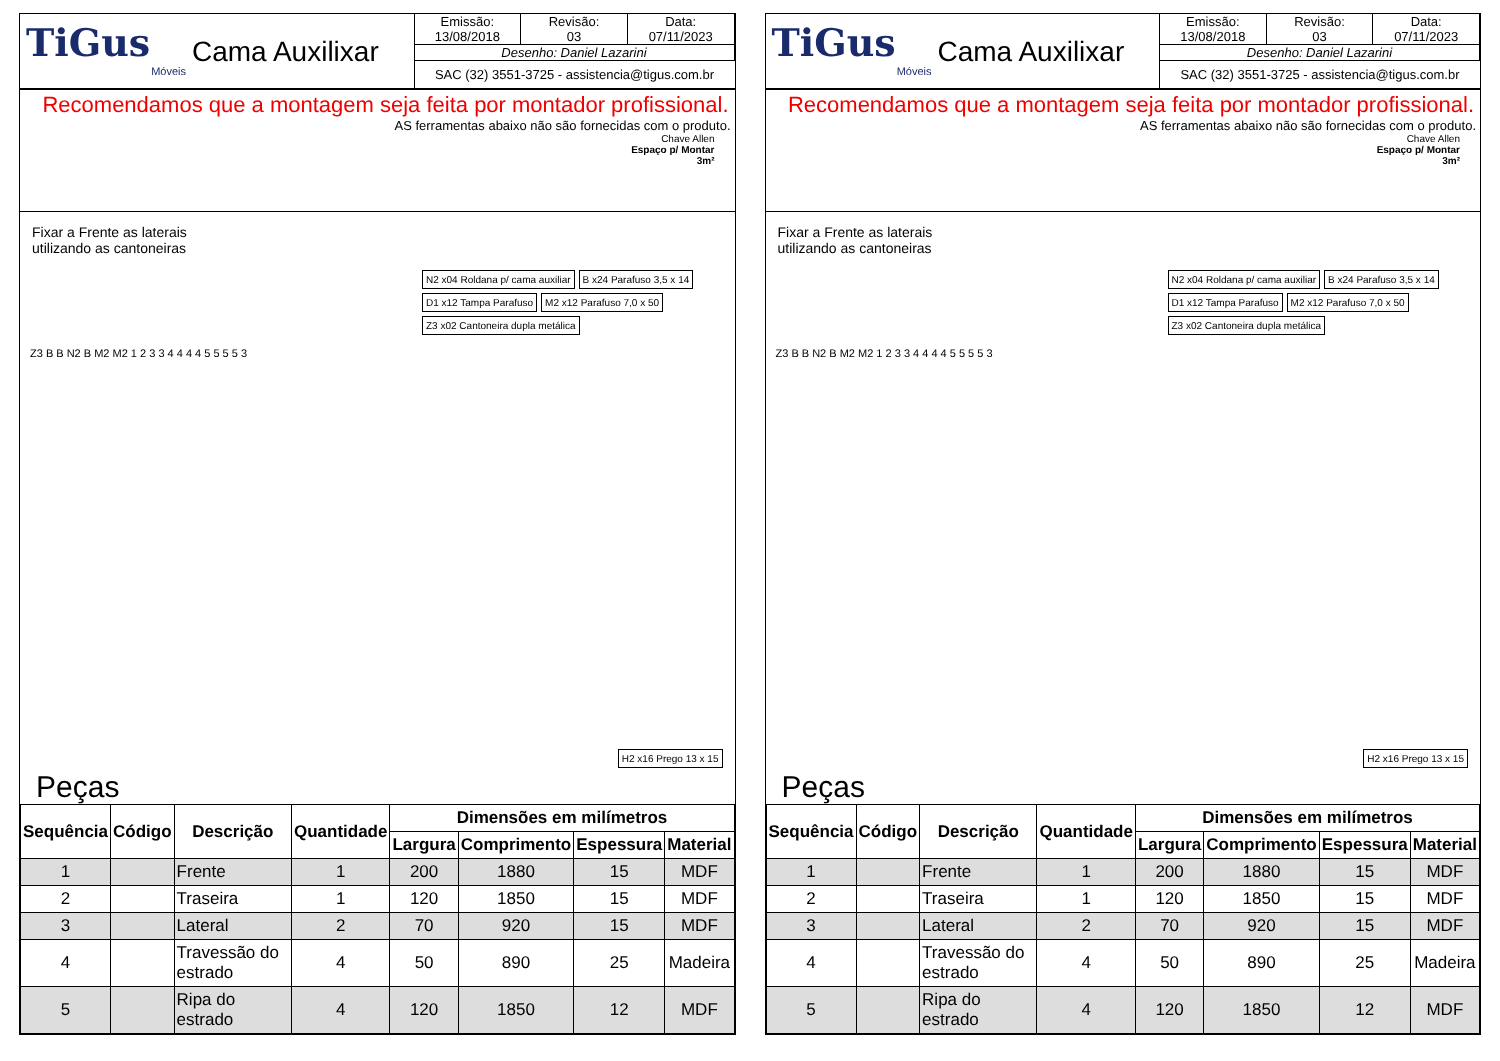TiGus
Móveis
Cama Auxilixar
Emissão:
13/08/2018
Revisão:
03
Data:
07/11/2023
Desenho: Daniel Lazarini
SAC (32) 3551-3725 - assistencia@tigus.com.br
Recomendamos que a montagem seja feita por montador profissional.
AS ferramentas abaixo não são fornecidas com o produto.
Chave Allen
Espaço p/ Montar
3m²
Fixar a Frente as laterais
utilizando as cantoneiras
N2 x04 Roldana p/ cama auxiliar B x24 Parafuso 3,5 x 14 D1 x12 Tampa Parafuso M2 x12 Parafuso 7,0 x 50 Z3 x02 Cantoneira dupla metálica
Z3 B B N2 B M2 M2 1 2 3 3 4 4 4 4 5 5 5 5 3
H2 x16 Prego 13 x 15
Peças
| Sequência | Código | Descrição | Quantidade | Dimensões em milímetros | | | |
| --- | --- | --- | --- | --- | --- | --- | --- |
| | | | | Largura | Comprimento | Espessura | Material |
| 1 | | Frente | 1 | 200 | 1880 | 15 | MDF |
| 2 | | Traseira | 1 | 120 | 1850 | 15 | MDF |
| 3 | | Lateral | 2 | 70 | 920 | 15 | MDF |
| 4 | | Travessão do estrado | 4 | 50 | 890 | 25 | Madeira |
| 5 | | Ripa do estrado | 4 | 120 | 1850 | 12 | MDF |
TiGus
Móveis
Cama Auxilixar
Emissão:
13/08/2018
Revisão:
03
Data:
07/11/2023
Desenho: Daniel Lazarini
SAC (32) 3551-3725 - assistencia@tigus.com.br
Recomendamos que a montagem seja feita por montador profissional.
AS ferramentas abaixo não são fornecidas com o produto.
Chave Allen
Espaço p/ Montar
3m²
Fixar a Frente as laterais
utilizando as cantoneiras
N2 x04 Roldana p/ cama auxiliar B x24 Parafuso 3,5 x 14 D1 x12 Tampa Parafuso M2 x12 Parafuso 7,0 x 50 Z3 x02 Cantoneira dupla metálica
Z3 B B N2 B M2 M2 1 2 3 3 4 4 4 4 5 5 5 5 3
H2 x16 Prego 13 x 15
Peças
| Sequência | Código | Descrição | Quantidade | Dimensões em milímetros | | | |
| --- | --- | --- | --- | --- | --- | --- | --- |
| | | | | Largura | Comprimento | Espessura | Material |
| 1 | | Frente | 1 | 200 | 1880 | 15 | MDF |
| 2 | | Traseira | 1 | 120 | 1850 | 15 | MDF |
| 3 | | Lateral | 2 | 70 | 920 | 15 | MDF |
| 4 | | Travessão do estrado | 4 | 50 | 890 | 25 | Madeira |
| 5 | | Ripa do estrado | 4 | 120 | 1850 | 12 | MDF |